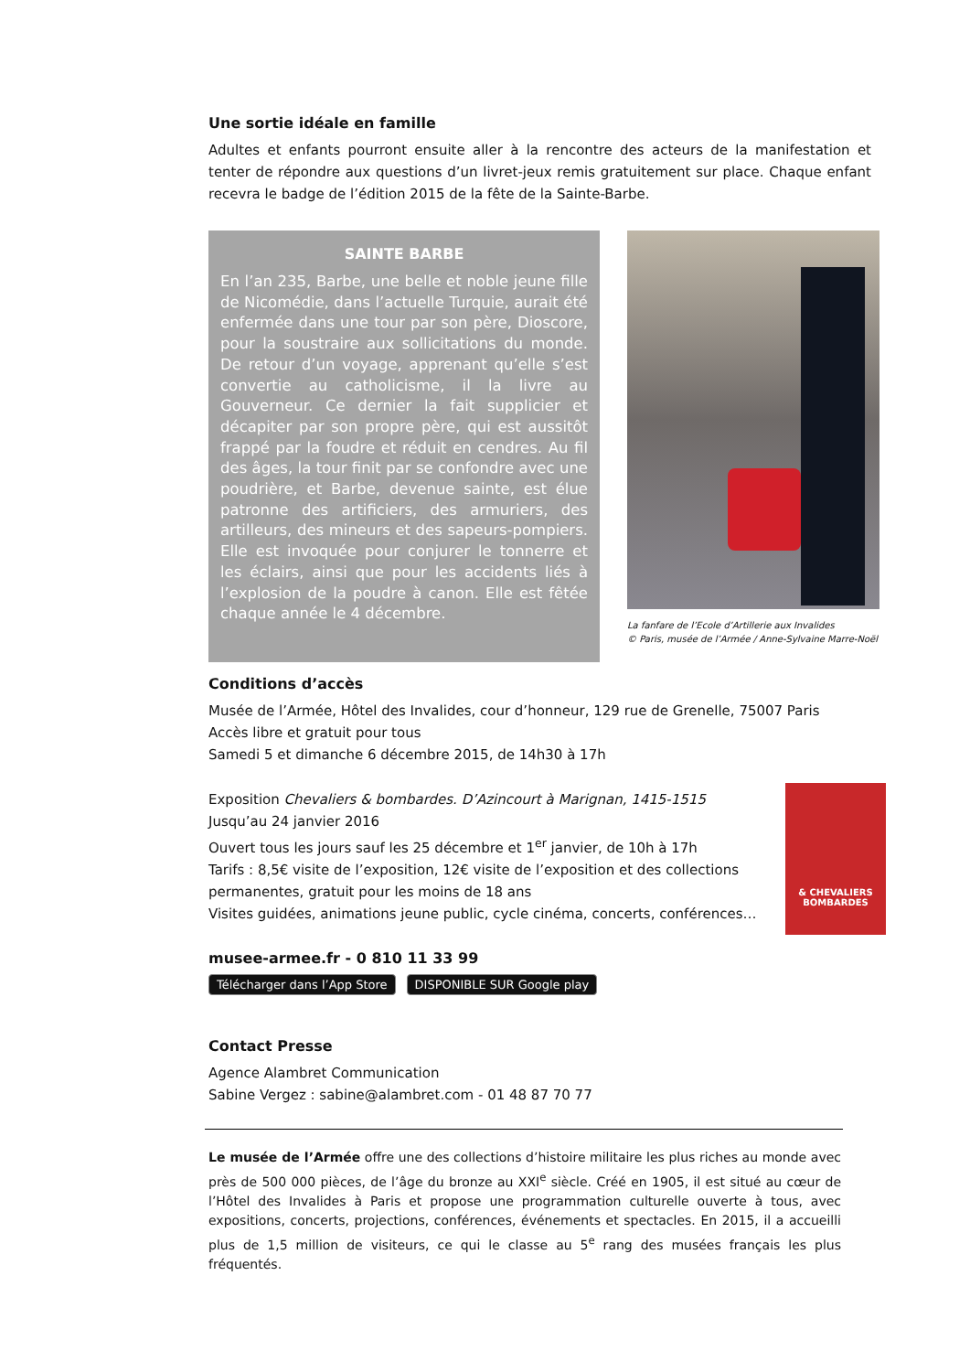Une sortie idéale en famille
Adultes et enfants pourront ensuite aller à la rencontre des acteurs de la manifestation et tenter de répondre aux questions d’un livret-jeux remis gratuitement sur place. Chaque enfant recevra le badge de l’édition 2015 de la fête de la Sainte-Barbe.
SAINTE BARBE
En l’an 235, Barbe, une belle et noble jeune fille de Nicomédie, dans l’actuelle Turquie, aurait été enfermée dans une tour par son père, Dioscore, pour la soustraire aux sollicitations du monde. De retour d’un voyage, apprenant qu’elle s’est convertie au catholicisme, il la livre au Gouverneur. Ce dernier la fait supplicier et décapiter par son propre père, qui est aussitôt frappé par la foudre et réduit en cendres. Au fil des âges, la tour finit par se confondre avec une poudrière, et Barbe, devenue sainte, est élue patronne des artificiers, des armuriers, des artilleurs, des mineurs et des sapeurs-pompiers. Elle est invoquée pour conjurer le tonnerre et les éclairs, ainsi que pour les accidents liés à l’explosion de la poudre à canon. Elle est fêtée chaque année le 4 décembre.
La fanfare de l’Ecole d’Artillerie aux Invalides
© Paris, musée de l’Armée / Anne-Sylvaine Marre-Noël
Conditions d’accès
Musée de l’Armée, Hôtel des Invalides, cour d’honneur, 129 rue de Grenelle, 75007 Paris
Accès libre et gratuit pour tous
Samedi 5 et dimanche 6 décembre 2015, de 14h30 à 17h
Exposition Chevaliers & bombardes. D’Azincourt à Marignan, 1415-1515
Jusqu’au 24 janvier 2016
Ouvert tous les jours sauf les 25 décembre et 1<sup>er</sup> janvier, de 10h à 17h
Tarifs : 8,5€ visite de l’exposition, 12€ visite de l’exposition et des collections permanentes, gratuit pour les moins de 18 ans
Visites guidées, animations jeune public, cycle cinéma, concerts, conférences…
& CHEVALIERS
BOMBARDES
musee-armee.fr - 0 810 11 33 99
Télécharger dans l’App Store DISPONIBLE SUR Google play
Contact Presse
Agence Alambret Communication
Sabine Vergez : sabine@alambret.com - 01 48 87 70 77
Le musée de l’Armée offre une des collections d’histoire militaire les plus riches au monde avec près de 500 000 pièces, de l’âge du bronze au XXI<sup>e</sup> siècle. Créé en 1905, il est situé au cœur de l’Hôtel des Invalides à Paris et propose une programmation culturelle ouverte à tous, avec expositions, concerts, projections, conférences, événements et spectacles. En 2015, il a accueilli plus de 1,5 million de visiteurs, ce qui le classe au 5<sup>e</sup> rang des musées français les plus fréquentés.